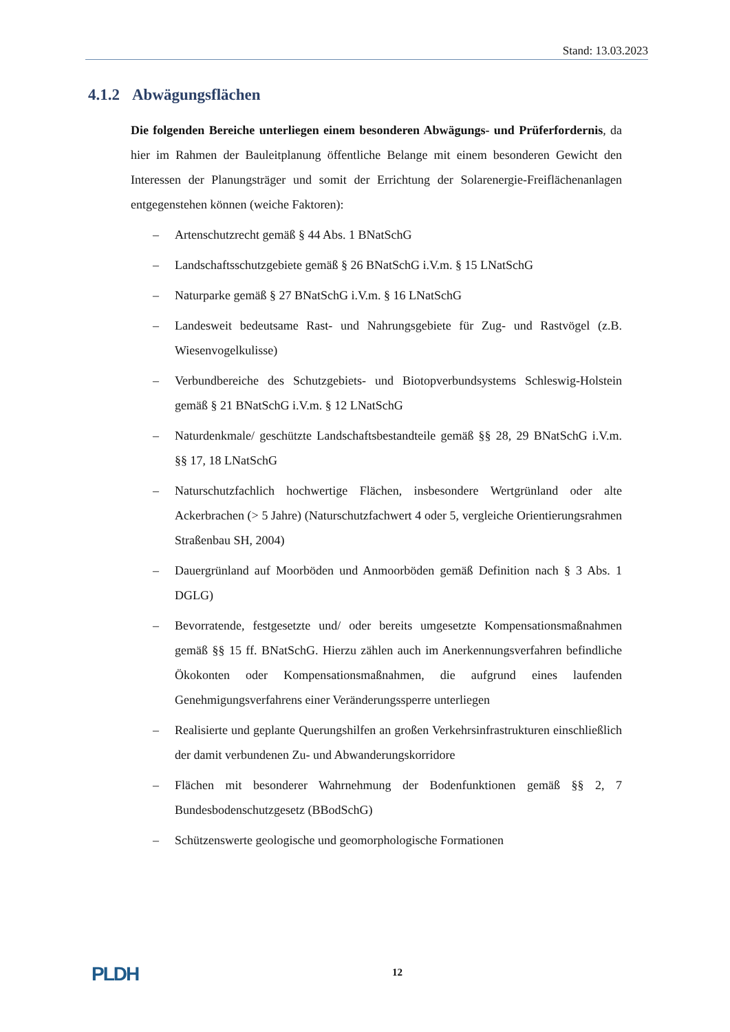Stand: 13.03.2023
4.1.2 Abwägungsflächen
Die folgenden Bereiche unterliegen einem besonderen Abwägungs- und Prüferfordernis, da hier im Rahmen der Bauleitplanung öffentliche Belange mit einem besonderen Gewicht den Interessen der Planungsträger und somit der Errichtung der Solarenergie-Freiflächenanlagen entgegenstehen können (weiche Faktoren):
– Artenschutzrecht gemäß § 44 Abs. 1 BNatSchG
– Landschaftsschutzgebiete gemäß § 26 BNatSchG i.V.m. § 15 LNatSchG
– Naturparke gemäß § 27 BNatSchG i.V.m. § 16 LNatSchG
– Landesweit bedeutsame Rast- und Nahrungsgebiete für Zug- und Rastvögel (z.B. Wiesenvogelkulisse)
– Verbundbereiche des Schutzgebiets- und Biotopverbundsystems Schleswig-Holstein gemäß § 21 BNatSchG i.V.m. § 12 LNatSchG
– Naturdenkmale/ geschützte Landschaftsbestandteile gemäß §§ 28, 29 BNatSchG i.V.m. §§ 17, 18 LNatSchG
– Naturschutzfachlich hochwertige Flächen, insbesondere Wertgrünland oder alte Ackerbrachen (> 5 Jahre) (Naturschutzfachwert 4 oder 5, vergleiche Orientierungsrahmen Straßenbau SH, 2004)
– Dauergrünland auf Moorböden und Anmoorböden gemäß Definition nach § 3 Abs. 1 DGLG)
– Bevorratende, festgesetzte und/ oder bereits umgesetzte Kompensationsmaßnahmen gemäß §§ 15 ff. BNatSchG. Hierzu zählen auch im Anerkennungsverfahren befindliche Ökokonten oder Kompensationsmaßnahmen, die aufgrund eines laufenden Genehmigungsverfahrens einer Veränderungssperre unterliegen
– Realisierte und geplante Querungshilfen an großen Verkehrsinfrastrukturen einschließlich der damit verbundenen Zu- und Abwanderungskorridore
– Flächen mit besonderer Wahrnehmung der Bodenfunktionen gemäß §§ 2, 7 Bundesbodenschutzgesetz (BBodSchG)
– Schützenswerte geologische und geomorphologische Formationen
PLDH 12